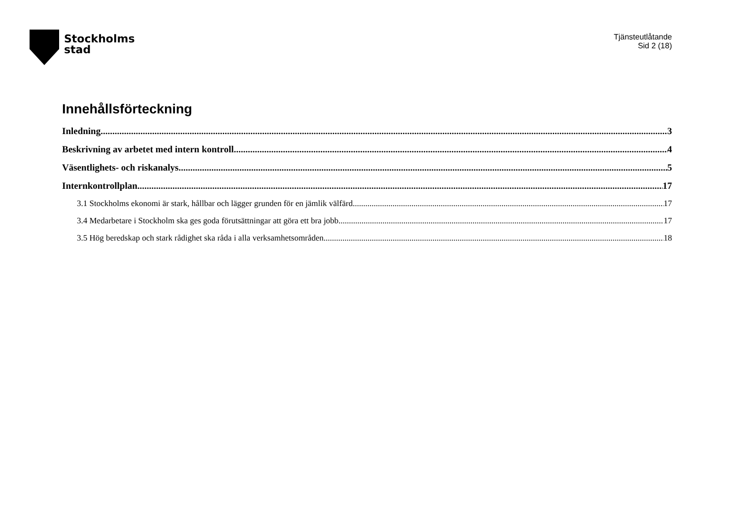Stockholms
stad
Tjänsteutlåtande
Sid 2 (18)
Innehållsförteckning
Inledning 3
Beskrivning av arbetet med intern kontroll 4
Väsentlighets- och riskanalys 5
Internkontrollplan 17
3.1 Stockholms ekonomi är stark, hållbar och lägger grunden för en jämlik välfärd 17
3.4 Medarbetare i Stockholm ska ges goda förutsättningar att göra ett bra jobb 17
3.5 Hög beredskap och stark rådighet ska råda i alla verksamhetsområden 18